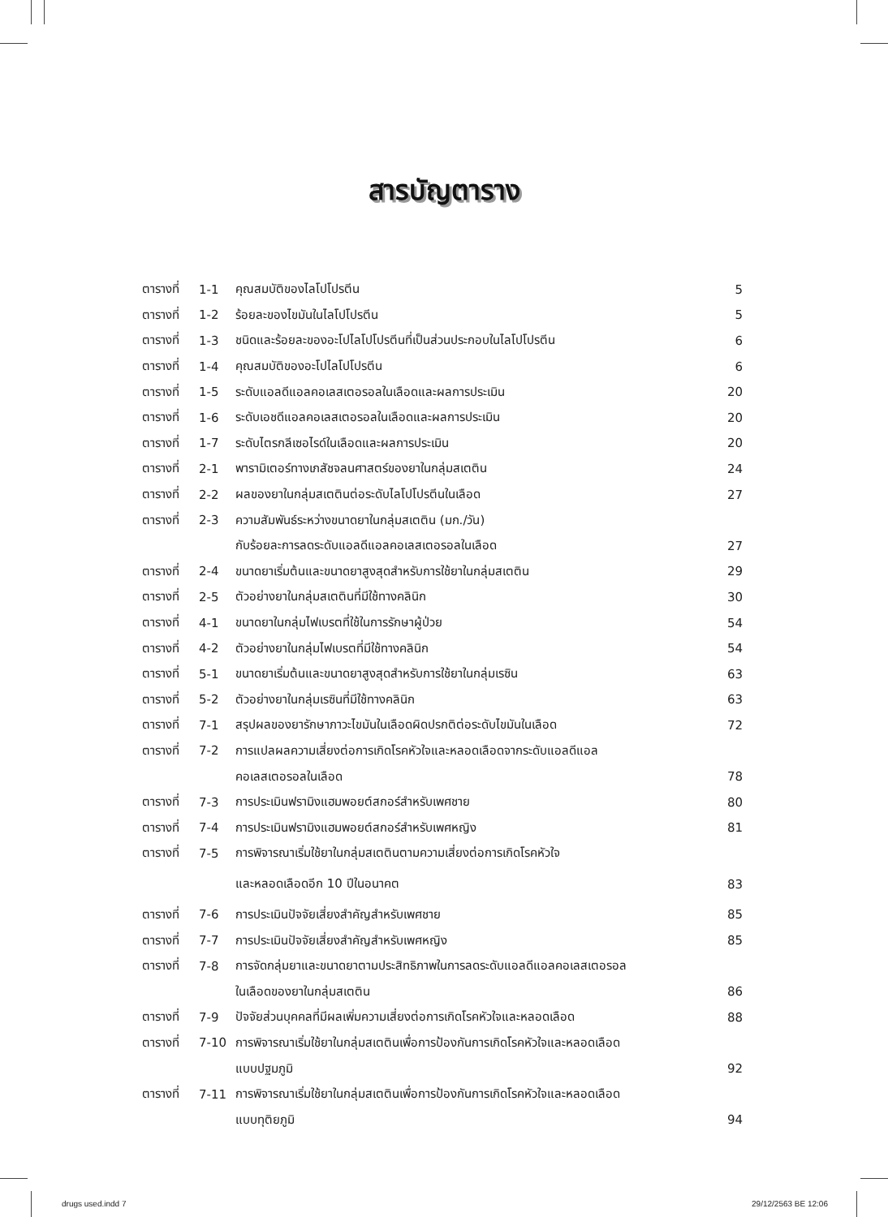สารบัญตาราง
| ตารางที่ | 1-1 | คุณสมบัติของไลโปโปรตีน | 5 |
| ตารางที่ | 1-2 | ร้อยละของไขมันในไลโปโปรตีน | 5 |
| ตารางที่ | 1-3 | ชนิดและร้อยละของอะโปไลโปโปรตีนที่เป็นส่วนประกอบในไลโปโปรตีน | 6 |
| ตารางที่ | 1-4 | คุณสมบัติของอะโปไลโปโปรตีน | 6 |
| ตารางที่ | 1-5 | ระดับแอลดีแอลคอเลสเตอรอลในเลือดและผลการประเมิน | 20 |
| ตารางที่ | 1-6 | ระดับเอชดีแอลคอเลสเตอรอลในเลือดและผลการประเมิน | 20 |
| ตารางที่ | 1-7 | ระดับไตรกลีเซอไรด์ในเลือดและผลการประเมิน | 20 |
| ตารางที่ | 2-1 | พารามิเตอร์ทางเภสัชจลนศาสตร์ของยาในกลุ่มสเตติน | 24 |
| ตารางที่ | 2-2 | ผลของยาในกลุ่มสเตตินต่อระดับไลโปโปรตีนในเลือด | 27 |
| ตารางที่ | 2-3 | ความสัมพันธ์ระหว่างขนาดยาในกลุ่มสเตติน (มก./วัน) | |
| | | กับร้อยละการลดระดับแอลดีแอลคอเลสเตอรอลในเลือด | 27 |
| ตารางที่ | 2-4 | ขนาดยาเริ่มต้นและขนาดยาสูงสุดสำหรับการใช้ยาในกลุ่มสเตติน | 29 |
| ตารางที่ | 2-5 | ตัวอย่างยาในกลุ่มสเตตินที่มีใช้ทางคลินิก | 30 |
| ตารางที่ | 4-1 | ขนาดยาในกลุ่มไฟเบรตที่ใช้ในการรักษาผู้ป่วย | 54 |
| ตารางที่ | 4-2 | ตัวอย่างยาในกลุ่มไฟเบรตที่มีใช้ทางคลินิก | 54 |
| ตารางที่ | 5-1 | ขนาดยาเริ่มต้นและขนาดยาสูงสุดสำหรับการใช้ยาในกลุ่มเรซิน | 63 |
| ตารางที่ | 5-2 | ตัวอย่างยาในกลุ่มเรซินที่มีใช้ทางคลินิก | 63 |
| ตารางที่ | 7-1 | สรุปผลของยารักษาภาวะไขมันในเลือดผิดปรกติต่อระดับไขมันในเลือด | 72 |
| ตารางที่ | 7-2 | การแปลผลความเสี่ยงต่อการเกิดโรคหัวใจและหลอดเลือดจากระดับแอลดีแอล | |
| | | คอเลสเตอรอลในเลือด | 78 |
| ตารางที่ | 7-3 | การประเมินฟรามิงแฮมพอยต์สกอร์สำหรับเพศชาย | 80 |
| ตารางที่ | 7-4 | การประเมินฟรามิงแฮมพอยต์สกอร์สำหรับเพศหญิง | 81 |
| ตารางที่ | 7-5 | การพิจารณาเริ่มใช้ยาในกลุ่มสเตตินตามความเสี่ยงต่อการเกิดโรคหัวใจ | |
| | | และหลอดเลือดอีก 10 ปีในอนาคต | 83 |
| ตารางที่ | 7-6 | การประเมินปัจจัยเสี่ยงสำคัญสำหรับเพศชาย | 85 |
| ตารางที่ | 7-7 | การประเมินปัจจัยเสี่ยงสำคัญสำหรับเพศหญิง | 85 |
| ตารางที่ | 7-8 | การจัดกลุ่มยาและขนาดยาตามประสิทธิภาพในการลดระดับแอลดีแอลคอเลสเตอรอล | |
| | | ในเลือดของยาในกลุ่มสเตติน | 86 |
| ตารางที่ | 7-9 | ปัจจัยส่วนบุคคลที่มีผลเพิ่มความเสี่ยงต่อการเกิดโรคหัวใจและหลอดเลือด | 88 |
| ตารางที่ | 7-10 | การพิจารณาเริ่มใช้ยาในกลุ่มสเตตินเพื่อการป้องกันการเกิดโรคหัวใจและหลอดเลือด | |
| | | แบบปฐมภูมิ | 92 |
| ตารางที่ | 7-11 | การพิจารณาเริ่มใช้ยาในกลุ่มสเตตินเพื่อการป้องกันการเกิดโรคหัวใจและหลอดเลือด | |
| | | แบบทุติยภูมิ | 94 |
drugs used.indd 7 29/12/2563 BE 12:06